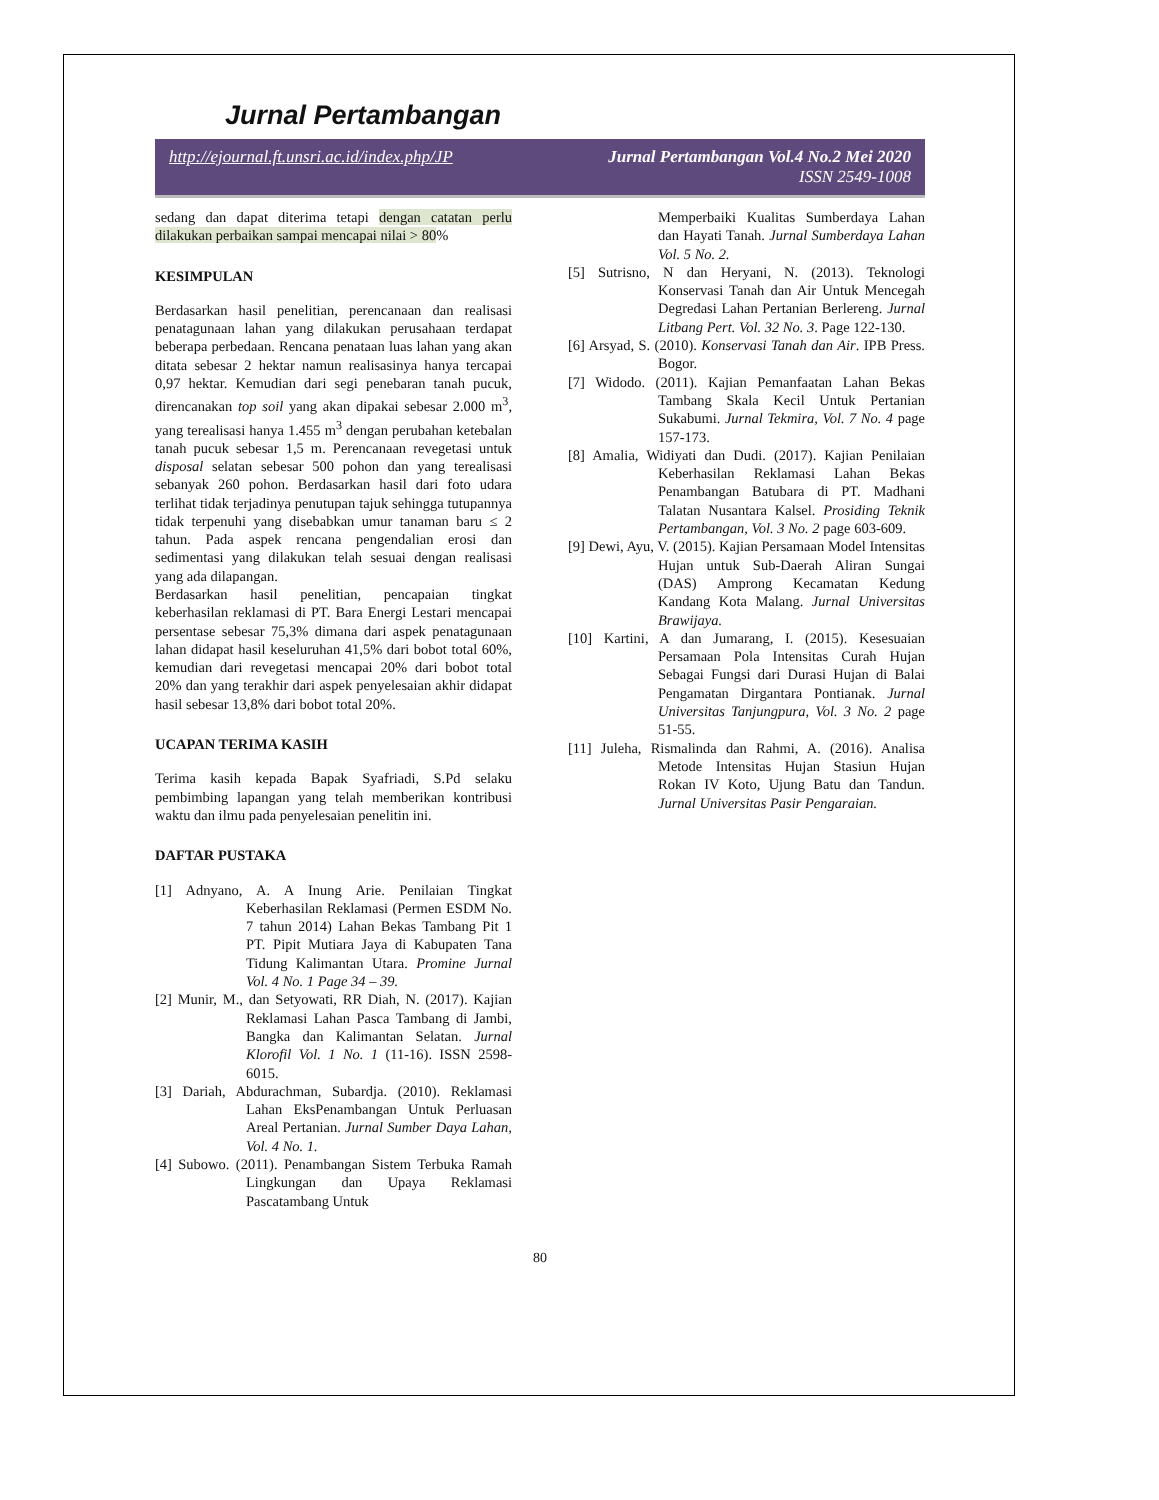Jurnal Pertambangan
http://ejournal.ft.unsri.ac.id/index.php/JP Jurnal Pertambangan Vol.4 No.2 Mei 2020
ISSN 2549-1008
sedang dan dapat diterima tetapi dengan catatan perlu dilakukan perbaikan sampai mencapai nilai > 80%
KESIMPULAN
Berdasarkan hasil penelitian, perencanaan dan realisasi penatagunaan lahan yang dilakukan perusahaan terdapat beberapa perbedaan. Rencana penataan luas lahan yang akan ditata sebesar 2 hektar namun realisasinya hanya tercapai 0,97 hektar. Kemudian dari segi penebaran tanah pucuk, direncanakan top soil yang akan dipakai sebesar 2.000 m<sup>3</sup>, yang terealisasi hanya 1.455 m<sup>3</sup> dengan perubahan ketebalan tanah pucuk sebesar 1,5 m. Perencanaan revegetasi untuk disposal selatan sebesar 500 pohon dan yang terealisasi sebanyak 260 pohon. Berdasarkan hasil dari foto udara terlihat tidak terjadinya penutupan tajuk sehingga tutupannya tidak terpenuhi yang disebabkan umur tanaman baru ≤ 2 tahun. Pada aspek rencana pengendalian erosi dan sedimentasi yang dilakukan telah sesuai dengan realisasi yang ada dilapangan.
Berdasarkan hasil penelitian, pencapaian tingkat keberhasilan reklamasi di PT. Bara Energi Lestari mencapai persentase sebesar 75,3% dimana dari aspek penatagunaan lahan didapat hasil keseluruhan 41,5% dari bobot total 60%, kemudian dari revegetasi mencapai 20% dari bobot total 20% dan yang terakhir dari aspek penyelesaian akhir didapat hasil sebesar 13,8% dari bobot total 20%.
UCAPAN TERIMA KASIH
Terima kasih kepada Bapak Syafriadi, S.Pd selaku pembimbing lapangan yang telah memberikan kontribusi waktu dan ilmu pada penyelesaian penelitin ini.
DAFTAR PUSTAKA
[1] Adnyano, A. A Inung Arie. Penilaian Tingkat Keberhasilan Reklamasi (Permen ESDM No. 7 tahun 2014) Lahan Bekas Tambang Pit 1 PT. Pipit Mutiara Jaya di Kabupaten Tana Tidung Kalimantan Utara. Promine Jurnal Vol. 4 No. 1 Page 34 – 39.
[2] Munir, M., dan Setyowati, RR Diah, N. (2017). Kajian Reklamasi Lahan Pasca Tambang di Jambi, Bangka dan Kalimantan Selatan. Jurnal Klorofil Vol. 1 No. 1 (11-16). ISSN 2598-6015.
[3] Dariah, Abdurachman, Subardja. (2010). Reklamasi Lahan EksPenambangan Untuk Perluasan Areal Pertanian. Jurnal Sumber Daya Lahan, Vol. 4 No. 1.
[4] Subowo. (2011). Penambangan Sistem Terbuka Ramah Lingkungan dan Upaya Reklamasi Pascatambang Untuk
Memperbaiki Kualitas Sumberdaya Lahan dan Hayati Tanah. Jurnal Sumberdaya Lahan Vol. 5 No. 2.
[5] Sutrisno, N dan Heryani, N. (2013). Teknologi Konservasi Tanah dan Air Untuk Mencegah Degredasi Lahan Pertanian Berlereng. Jurnal Litbang Pert. Vol. 32 No. 3. Page 122-130.
[6] Arsyad, S. (2010). Konservasi Tanah dan Air. IPB Press. Bogor.
[7] Widodo. (2011). Kajian Pemanfaatan Lahan Bekas Tambang Skala Kecil Untuk Pertanian Sukabumi. Jurnal Tekmira, Vol. 7 No. 4 page 157-173.
[8] Amalia, Widiyati dan Dudi. (2017). Kajian Penilaian Keberhasilan Reklamasi Lahan Bekas Penambangan Batubara di PT. Madhani Talatan Nusantara Kalsel. Prosiding Teknik Pertambangan, Vol. 3 No. 2 page 603-609.
[9] Dewi, Ayu, V. (2015). Kajian Persamaan Model Intensitas Hujan untuk Sub-Daerah Aliran Sungai (DAS) Amprong Kecamatan Kedung Kandang Kota Malang. Jurnal Universitas Brawijaya.
[10] Kartini, A dan Jumarang, I. (2015). Kesesuaian Persamaan Pola Intensitas Curah Hujan Sebagai Fungsi dari Durasi Hujan di Balai Pengamatan Dirgantara Pontianak. Jurnal Universitas Tanjungpura, Vol. 3 No. 2 page 51-55.
[11] Juleha, Rismalinda dan Rahmi, A. (2016). Analisa Metode Intensitas Hujan Stasiun Hujan Rokan IV Koto, Ujung Batu dan Tandun. Jurnal Universitas Pasir Pengaraian.
80